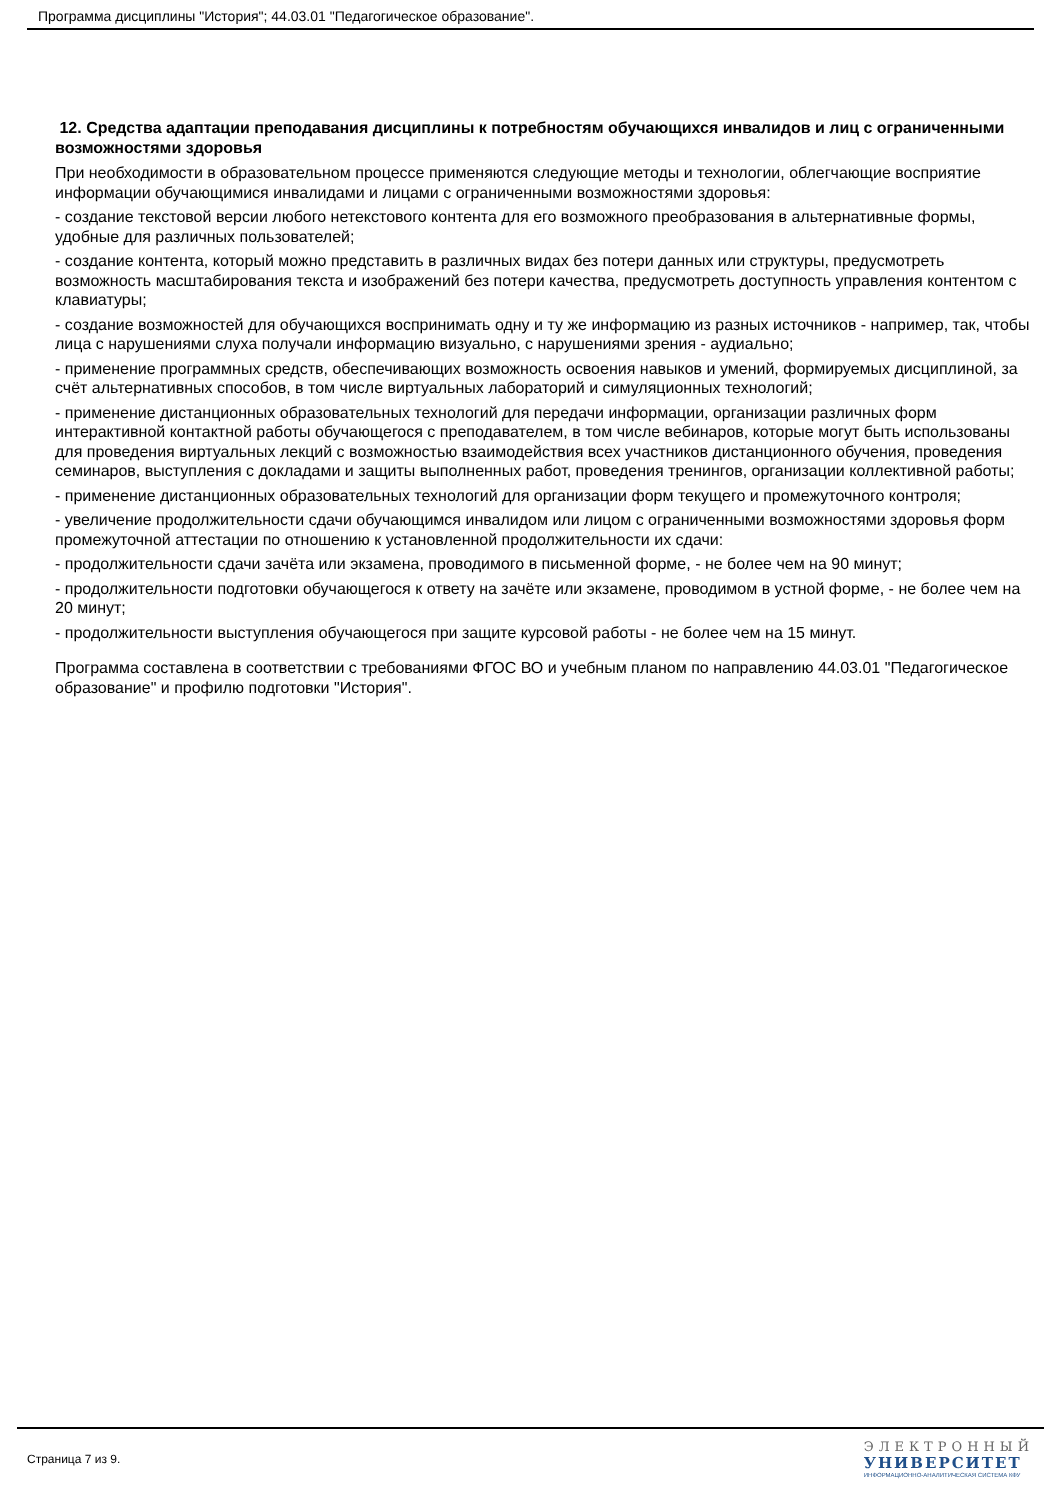Программа дисциплины "История"; 44.03.01 "Педагогическое образование".
12. Средства адаптации преподавания дисциплины к потребностям обучающихся инвалидов и лиц с ограниченными возможностями здоровья
При необходимости в образовательном процессе применяются следующие методы и технологии, облегчающие восприятие информации обучающимися инвалидами и лицами с ограниченными возможностями здоровья:
- создание текстовой версии любого нетекстового контента для его возможного преобразования в альтернативные формы, удобные для различных пользователей;
- создание контента, который можно представить в различных видах без потери данных или структуры, предусмотреть возможность масштабирования текста и изображений без потери качества, предусмотреть доступность управления контентом с клавиатуры;
- создание возможностей для обучающихся воспринимать одну и ту же информацию из разных источников - например, так, чтобы лица с нарушениями слуха получали информацию визуально, с нарушениями зрения - аудиально;
- применение программных средств, обеспечивающих возможность освоения навыков и умений, формируемых дисциплиной, за счёт альтернативных способов, в том числе виртуальных лабораторий и симуляционных технологий;
- применение дистанционных образовательных технологий для передачи информации, организации различных форм интерактивной контактной работы обучающегося с преподавателем, в том числе вебинаров, которые могут быть использованы для проведения виртуальных лекций с возможностью взаимодействия всех участников дистанционного обучения, проведения семинаров, выступления с докладами и защиты выполненных работ, проведения тренингов, организации коллективной работы;
- применение дистанционных образовательных технологий для организации форм текущего и промежуточного контроля;
- увеличение продолжительности сдачи обучающимся инвалидом или лицом с ограниченными возможностями здоровья форм промежуточной аттестации по отношению к установленной продолжительности их сдачи:
- продолжительности сдачи зачёта или экзамена, проводимого в письменной форме, - не более чем на 90 минут;
- продолжительности подготовки обучающегося к ответу на зачёте или экзамене, проводимом в устной форме, - не более чем на 20 минут;
- продолжительности выступления обучающегося при защите курсовой работы - не более чем на 15 минут.
Программа составлена в соответствии с требованиями ФГОС ВО и учебным планом по направлению 44.03.01 "Педагогическое образование" и профилю подготовки "История".
Страница 7 из 9.
ЭЛЕКТРОННЫЙ
УНИВЕРСИТЕТ
ИНФОРМАЦИОННО-АНАЛИТИЧЕСКАЯ СИСТЕМА КФУ